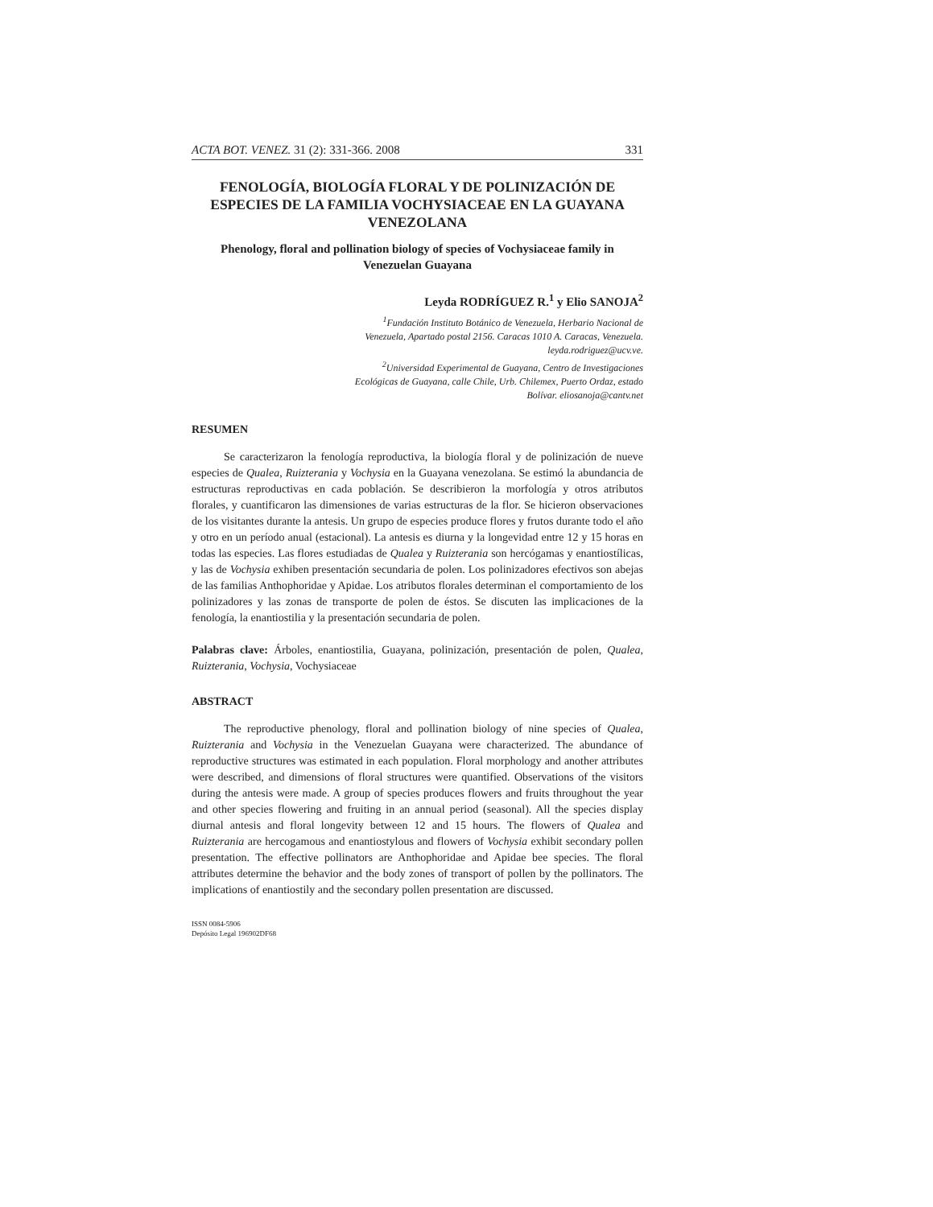ACTA BOT. VENEZ. 31 (2): 331-366. 2008 331
FENOLOGÍA, BIOLOGÍA FLORAL Y DE POLINIZACIÓN DE ESPECIES DE LA FAMILIA VOCHYSIACEAE EN LA GUAYANA VENEZOLANA
Phenology, floral and pollination biology of species of Vochysiaceae family in Venezuelan Guayana
Leyda RODRÍGUEZ R.<sup>1</sup> y Elio SANOJA<sup>2</sup>
<sup>1</sup> Fundación Instituto Botánico de Venezuela, Herbario Nacional de Venezuela, Apartado postal 2156. Caracas 1010 A. Caracas, Venezuela. leyda.rodriguez@ucv.ve.
<sup>2</sup> Universidad Experimental de Guayana, Centro de Investigaciones Ecológicas de Guayana, calle Chile, Urb. Chilemex, Puerto Ordaz, estado Bolívar. eliosanoja@cantv.net
RESUMEN
Se caracterizaron la fenología reproductiva, la biología floral y de polinización de nueve especies de Qualea, Ruizterania y Vochysia en la Guayana venezolana. Se estimó la abundancia de estructuras reproductivas en cada población. Se describieron la morfología y otros atributos florales, y cuantificaron las dimensiones de varias estructuras de la flor. Se hicieron observaciones de los visitantes durante la antesis. Un grupo de especies produce flores y frutos durante todo el año y otro en un período anual (estacional). La antesis es diurna y la longevidad entre 12 y 15 horas en todas las especies. Las flores estudiadas de Qualea y Ruizterania son hercógamas y enantiostílicas, y las de Vochysia exhiben presentación secundaria de polen. Los polinizadores efectivos son abejas de las familias Anthophoridae y Apidae. Los atributos florales determinan el comportamiento de los polinizadores y las zonas de transporte de polen de éstos. Se discuten las implicaciones de la fenología, la enantiostilia y la presentación secundaria de polen.
Palabras clave: Árboles, enantiostilia, Guayana, polinización, presentación de polen, Qualea, Ruizterania, Vochysia, Vochysiaceae
ABSTRACT
The reproductive phenology, floral and pollination biology of nine species of Qualea, Ruizterania and Vochysia in the Venezuelan Guayana were characterized. The abundance of reproductive structures was estimated in each population. Floral morphology and another attributes were described, and dimensions of floral structures were quantified. Observations of the visitors during the antesis were made. A group of species produces flowers and fruits throughout the year and other species flowering and fruiting in an annual period (seasonal). All the species display diurnal antesis and floral longevity between 12 and 15 hours. The flowers of Qualea and Ruizterania are hercogamous and enantiostylous and flowers of Vochysia exhibit secondary pollen presentation. The effective pollinators are Anthophoridae and Apidae bee species. The floral attributes determine the behavior and the body zones of transport of pollen by the pollinators. The implications of enantiostily and the secondary pollen presentation are discussed.
ISSN 0084-5906
Depósito Legal 196902DF68